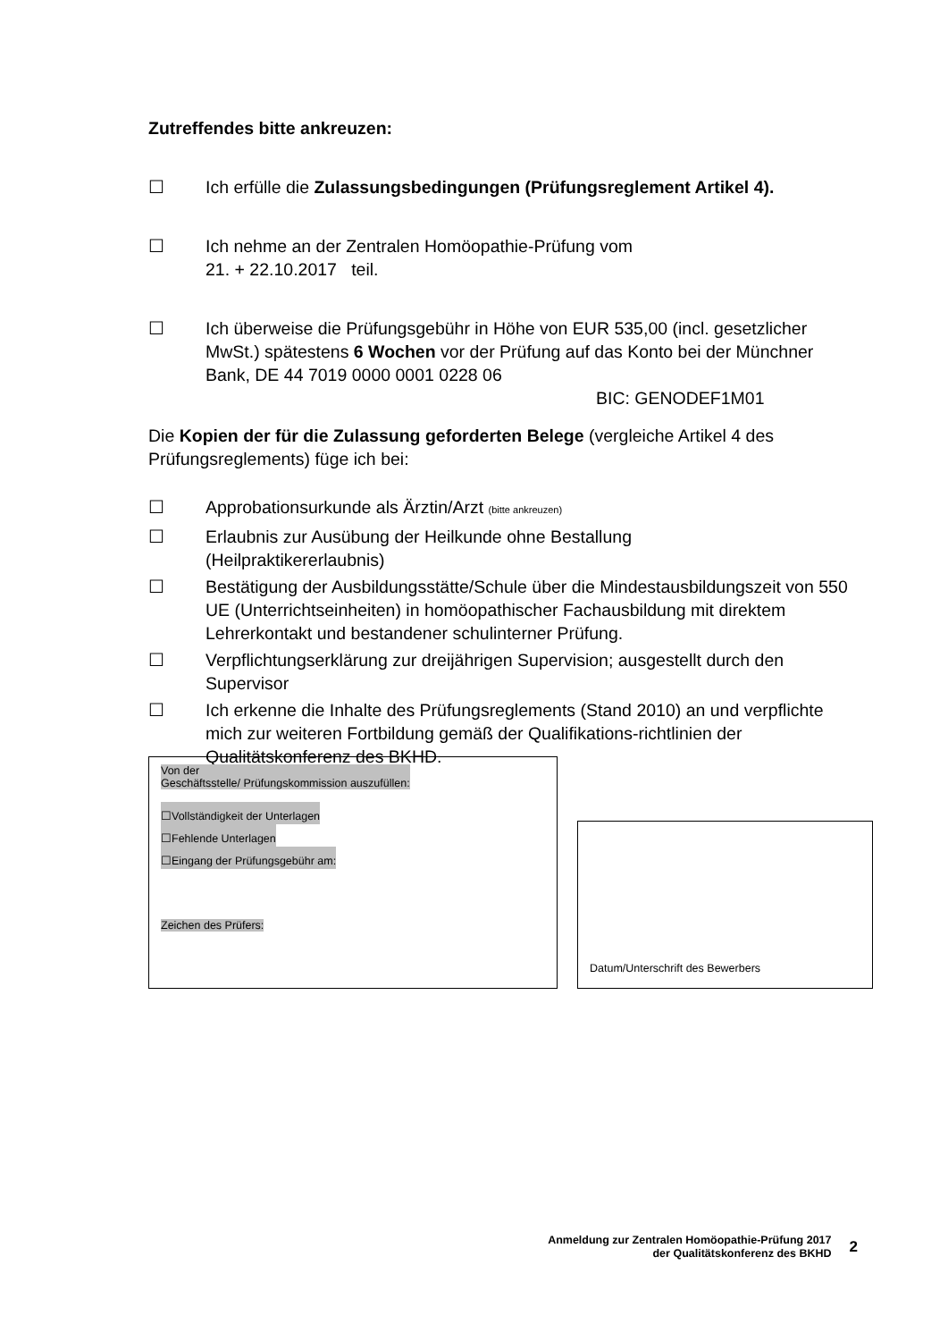Zutreffendes bitte ankreuzen:
☐ Ich erfülle die Zulassungsbedingungen (Prüfungsreglement Artikel 4).
☐ Ich nehme an der Zentralen Homöopathie-Prüfung vom
21. + 22.10.2017 teil.
☐ Ich überweise die Prüfungsgebühr in Höhe von EUR 535,00 (incl. gesetzlicher MwSt.) spätestens 6 Wochen vor der Prüfung auf das Konto bei der Münchner Bank, DE 44 7019 0000 0001 0228 06
BIC: GENODEF1M01
Die Kopien der für die Zulassung geforderten Belege (vergleiche Artikel 4 des Prüfungsreglements) füge ich bei:
☐ Approbationsurkunde als Ärztin/Arzt (bitte ankreuzen)
☐ Erlaubnis zur Ausübung der Heilkunde ohne Bestallung
(Heilpraktikererlaubnis)
☐ Bestätigung der Ausbildungsstätte/Schule über die Mindestausbildungszeit von 550 UE (Unterrichtseinheiten) in homöopathischer Fachausbildung mit direktem Lehrerkontakt und bestandener schulinterner Prüfung.
☐ Verpflichtungserklärung zur dreijährigen Supervision; ausgestellt durch den Supervisor
☐ Ich erkenne die Inhalte des Prüfungsreglements (Stand 2010) an und verpflichte mich zur weiteren Fortbildung gemäß der Qualifikations-richtlinien der Qualitätskonferenz des BKHD.
Von der
Geschäftsstelle/ Prüfungskommission auszufüllen:
☐Vollständigkeit der Unterlagen
☐Fehlende Unterlagen
☐Eingang der Prüfungsgebühr am:
Zeichen des Prüfers:
Datum/Unterschrift des Bewerbers
Anmeldung zur Zentralen Homöopathie-Prüfung 2017
der Qualitätskonferenz des BKHD
2